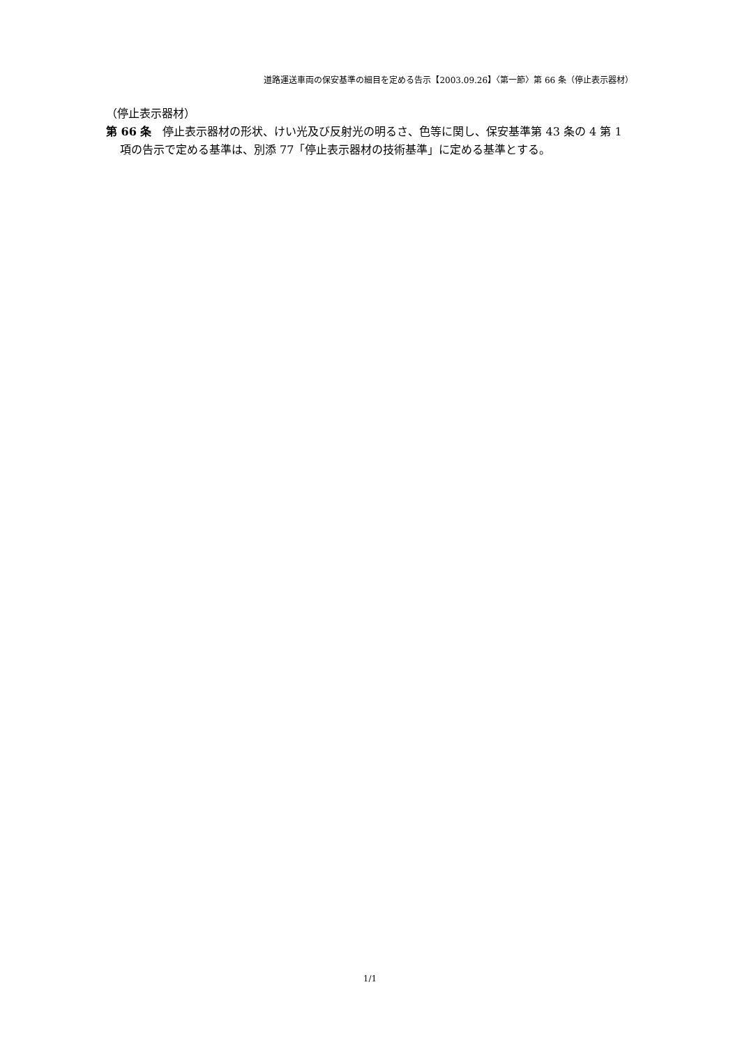道路運送車両の保安基準の細目を定める告示【2003.09.26】〈第一節〉第 66 条（停止表示器材）
（停止表示器材）
第 66 条　停止表示器材の形状、けい光及び反射光の明るさ、色等に関し、保安基準第 43 条の 4 第 1 項の告示で定める基準は、別添 77「停止表示器材の技術基準」に定める基準とする。
1/1